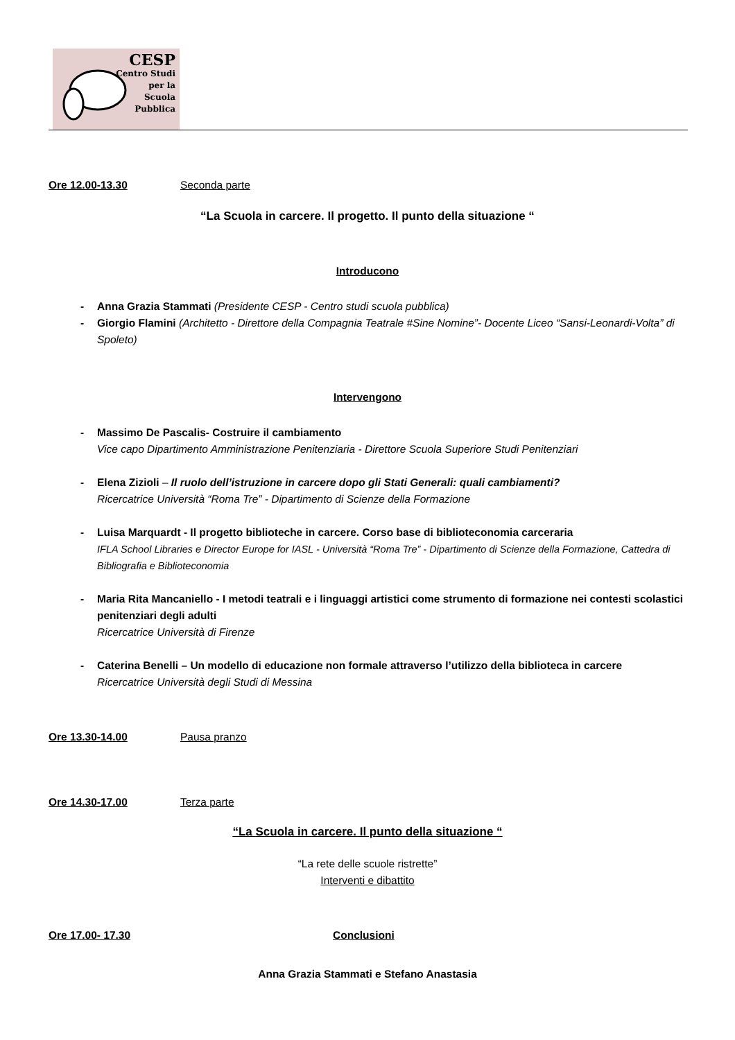CESP
Centro Studi
per la
Scuola
Pubblica
Ore 12.00-13.30 Seconda parte
“La Scuola in carcere. Il progetto. Il punto della situazione “
Introducono
- Anna Grazia Stammati (Presidente CESP - Centro studi scuola pubblica)
- Giorgio Flamini (Architetto - Direttore della Compagnia Teatrale #Sine Nomine”- Docente Liceo “Sansi-Leonardi-Volta” di Spoleto)
Intervengono
- Massimo De Pascalis- Costruire il cambiamento
Vice capo Dipartimento Amministrazione Penitenziaria - Direttore Scuola Superiore Studi Penitenziari
- Elena Zizioli – Il ruolo dell’istruzione in carcere dopo gli Stati Generali: quali cambiamenti?
Ricercatrice Università “Roma Tre” - Dipartimento di Scienze della Formazione
- Luisa Marquardt - Il progetto biblioteche in carcere. Corso base di biblioteconomia carceraria
IFLA School Libraries e Director Europe for IASL - Università “Roma Tre” - Dipartimento di Scienze della Formazione, Cattedra di Bibliografia e Biblioteconomia
- Maria Rita Mancaniello - I metodi teatrali e i linguaggi artistici come strumento di formazione nei contesti scolastici penitenziari degli adulti
Ricercatrice Università di Firenze
- Caterina Benelli – Un modello di educazione non formale attraverso l’utilizzo della biblioteca in carcere
Ricercatrice Università degli Studi di Messina
Ore 13.30-14.00 Pausa pranzo
Ore 14.30-17.00 Terza parte
“La Scuola in carcere. Il punto della situazione “
“La rete delle scuole ristrette”
Interventi e dibattito
Ore 17.00- 17.30 Conclusioni
Anna Grazia Stammati e Stefano Anastasia